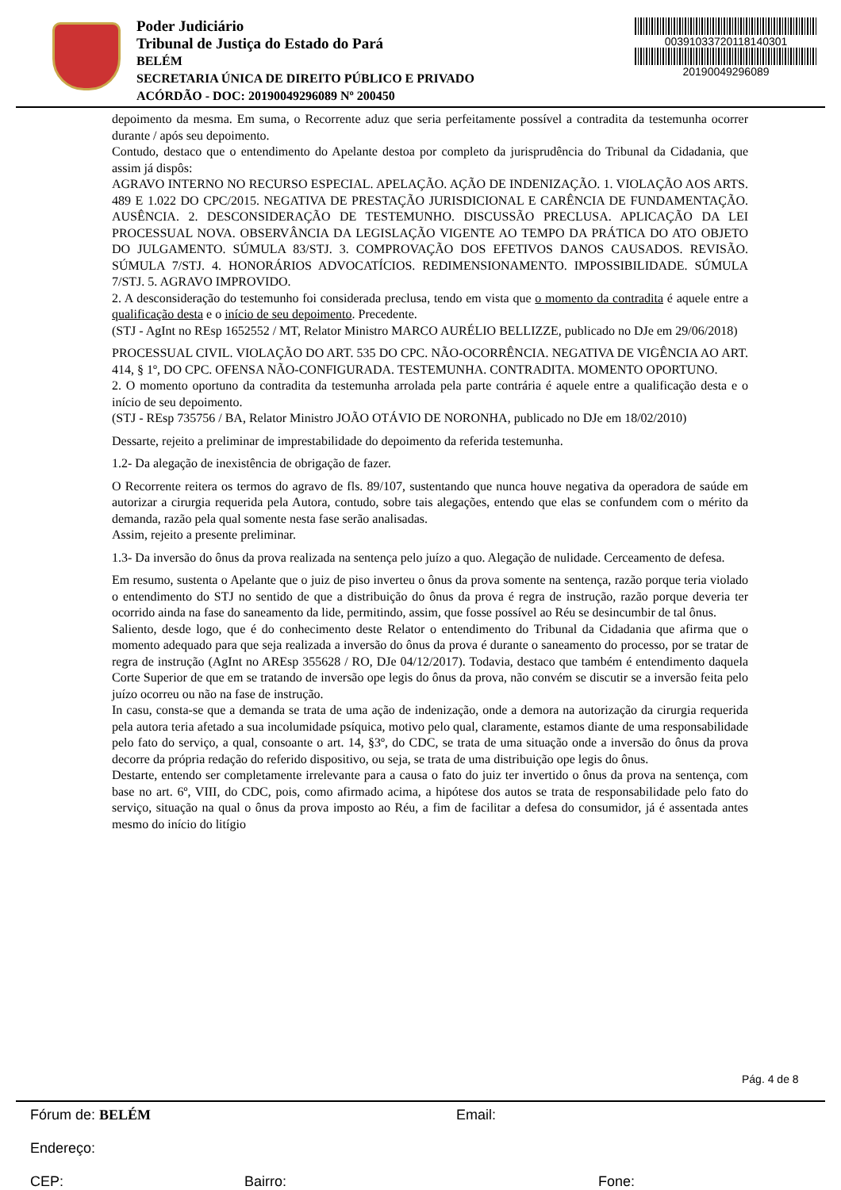Poder Judiciário
Tribunal de Justiça do Estado do Pará
BELÉM
SECRETARIA ÚNICA DE DIREITO PÚBLICO E PRIVADO
ACÓRDÃO - DOC: 20190049296089 Nº 200450
00391033720118140301
20190049296089
depoimento da mesma. Em suma, o Recorrente aduz que seria perfeitamente possível a contradita da testemunha ocorrer durante / após seu depoimento.
Contudo, destaco que o entendimento do Apelante destoa por completo da jurisprudência do Tribunal da Cidadania, que assim já dispôs:
AGRAVO INTERNO NO RECURSO ESPECIAL. APELAÇÃO. AÇÃO DE INDENIZAÇÃO. 1. VIOLAÇÃO AOS ARTS. 489 E 1.022 DO CPC/2015. NEGATIVA DE PRESTAÇÃO JURISDICIONAL E CARÊNCIA DE FUNDAMENTAÇÃO. AUSÊNCIA. 2. DESCONSIDERAÇÃO DE TESTEMUNHO. DISCUSSÃO PRECLUSA. APLICAÇÃO DA LEI PROCESSUAL NOVA. OBSERVÂNCIA DA LEGISLAÇÃO VIGENTE AO TEMPO DA PRÁTICA DO ATO OBJETO DO JULGAMENTO. SÚMULA 83/STJ. 3. COMPROVAÇÃO DOS EFETIVOS DANOS CAUSADOS. REVISÃO. SÚMULA 7/STJ. 4. HONORÁRIOS ADVOCATÍCIOS. REDIMENSIONAMENTO. IMPOSSIBILIDADE. SÚMULA 7/STJ. 5. AGRAVO IMPROVIDO.
2. A desconsideração do testemunho foi considerada preclusa, tendo em vista que o momento da contradita é aquele entre a qualificação desta e o início de seu depoimento. Precedente.
(STJ - AgInt no REsp 1652552 / MT, Relator Ministro MARCO AURÉLIO BELLIZZE, publicado no DJe em 29/06/2018)
PROCESSUAL CIVIL. VIOLAÇÃO DO ART. 535 DO CPC. NÃO-OCORRÊNCIA. NEGATIVA DE VIGÊNCIA AO ART. 414, § 1º, DO CPC. OFENSA NÃO-CONFIGURADA. TESTEMUNHA. CONTRADITA. MOMENTO OPORTUNO.
2. O momento oportuno da contradita da testemunha arrolada pela parte contrária é aquele entre a qualificação desta e o início de seu depoimento.
(STJ - REsp 735756 / BA, Relator Ministro JOÃO OTÁVIO DE NORONHA, publicado no DJe em 18/02/2010)
Dessarte, rejeito a preliminar de imprestabilidade do depoimento da referida testemunha.
1.2- Da alegação de inexistência de obrigação de fazer.
O Recorrente reitera os termos do agravo de fls. 89/107, sustentando que nunca houve negativa da operadora de saúde em autorizar a cirurgia requerida pela Autora, contudo, sobre tais alegações, entendo que elas se confundem com o mérito da demanda, razão pela qual somente nesta fase serão analisadas.
Assim, rejeito a presente preliminar.
1.3- Da inversão do ônus da prova realizada na sentença pelo juízo a quo. Alegação de nulidade. Cerceamento de defesa.
Em resumo, sustenta o Apelante que o juiz de piso inverteu o ônus da prova somente na sentença, razão porque teria violado o entendimento do STJ no sentido de que a distribuição do ônus da prova é regra de instrução, razão porque deveria ter ocorrido ainda na fase do saneamento da lide, permitindo, assim, que fosse possível ao Réu se desincumbir de tal ônus.
Saliento, desde logo, que é do conhecimento deste Relator o entendimento do Tribunal da Cidadania que afirma que o momento adequado para que seja realizada a inversão do ônus da prova é durante o saneamento do processo, por se tratar de regra de instrução (AgInt no AREsp 355628 / RO, DJe 04/12/2017). Todavia, destaco que também é entendimento daquela Corte Superior de que em se tratando de inversão ope legis do ônus da prova, não convém se discutir se a inversão feita pelo juízo ocorreu ou não na fase de instrução.
In casu, consta-se que a demanda se trata de uma ação de indenização, onde a demora na autorização da cirurgia requerida pela autora teria afetado a sua incolumidade psíquica, motivo pelo qual, claramente, estamos diante de uma responsabilidade pelo fato do serviço, a qual, consoante o art. 14, §3º, do CDC, se trata de uma situação onde a inversão do ônus da prova decorre da própria redação do referido dispositivo, ou seja, se trata de uma distribuição ope legis do ônus.
Destarte, entendo ser completamente irrelevante para a causa o fato do juiz ter invertido o ônus da prova na sentença, com base no art. 6º, VIII, do CDC, pois, como afirmado acima, a hipótese dos autos se trata de responsabilidade pelo fato do serviço, situação na qual o ônus da prova imposto ao Réu, a fim de facilitar a defesa do consumidor, já é assentada antes mesmo do início do litígio
Pág. 4 de 8
Fórum de: BELÉM Email:
Endereço:
CEP: Bairro: Fone: